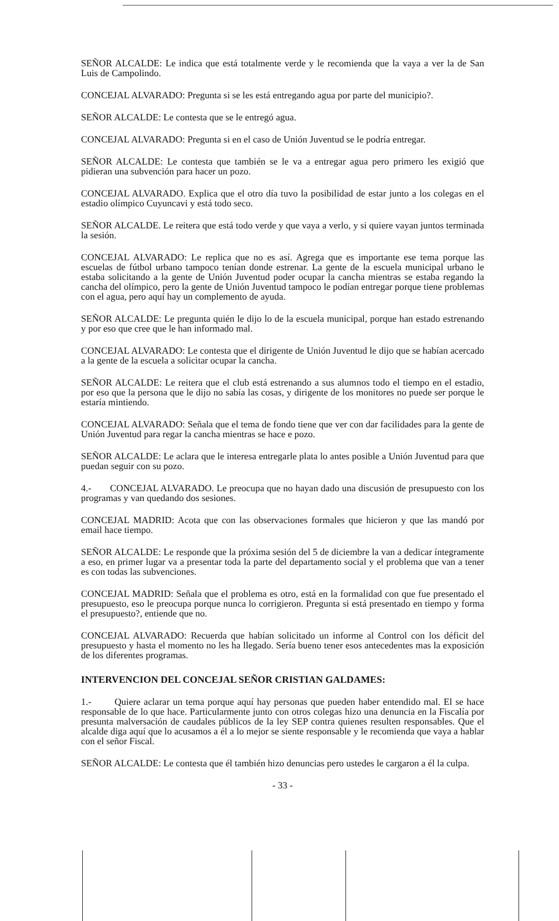SEÑOR ALCALDE: Le indica que está totalmente verde y le recomienda que la vaya a ver la de San Luis de Campolindo.
CONCEJAL ALVARADO: Pregunta si se les está entregando agua por parte del municipio?.
SEÑOR ALCALDE: Le contesta que se le entregó agua.
CONCEJAL ALVARADO: Pregunta si en el caso de Unión Juventud se le podría entregar.
SEÑOR ALCALDE: Le contesta que también se le va a entregar agua pero primero les exigió que pidieran una subvención para hacer un pozo.
CONCEJAL ALVARADO. Explica que el otro día tuvo la posibilidad de estar junto a los colegas en el estadio olímpico Cuyuncavi y está todo seco.
SEÑOR ALCALDE. Le reitera que está todo verde y que vaya a verlo, y si quiere vayan juntos terminada la sesión.
CONCEJAL ALVARADO: Le replica que no es así. Agrega que es importante ese tema porque las escuelas de fútbol urbano tampoco tenían donde estrenar. La gente de la escuela municipal urbano le estaba solicitando a la gente de Unión Juventud poder ocupar la cancha mientras se estaba regando la cancha del olímpico, pero la gente de Unión Juventud tampoco le podían entregar porque tiene problemas con el agua, pero aquí hay un complemento de ayuda.
SEÑOR ALCALDE: Le pregunta quién le dijo lo de la escuela municipal, porque han estado estrenando y por eso que cree que le han informado mal.
CONCEJAL ALVARADO: Le contesta que el dirigente de Unión Juventud le dijo que se habían acercado a la gente de la escuela a solicitar ocupar la cancha.
SEÑOR ALCALDE: Le reitera que el club está estrenando a sus alumnos todo el tiempo en el estadio, por eso que la persona que le dijo no sabía las cosas, y dirigente de los monitores no puede ser porque le estaría mintiendo.
CONCEJAL ALVARADO: Señala que el tema de fondo tiene que ver con dar facilidades para la gente de Unión Juventud para regar la cancha mientras se hace e pozo.
SEÑOR ALCALDE: Le aclara que le interesa entregarle plata lo antes posible a Unión Juventud para que puedan seguir con su pozo.
4.- CONCEJAL ALVARADO. Le preocupa que no hayan dado una discusión de presupuesto con los programas y van quedando dos sesiones.
CONCEJAL MADRID: Acota que con las observaciones formales que hicieron y que las mandó por email hace tiempo.
SEÑOR ALCALDE: Le responde que la próxima sesión del 5 de diciembre la van a dedicar íntegramente a eso, en primer lugar va a presentar toda la parte del departamento social y el problema que van a tener es con todas las subvenciones.
CONCEJAL MADRID: Señala que el problema es otro, está en la formalidad con que fue presentado el presupuesto, eso le preocupa porque nunca lo corrigieron. Pregunta si está presentado en tiempo y forma el presupuesto?, entiende que no.
CONCEJAL ALVARADO: Recuerda que habían solicitado un informe al Control con los déficit del presupuesto y hasta el momento no les ha llegado. Sería bueno tener esos antecedentes mas la exposición de los diferentes programas.
INTERVENCION DEL CONCEJAL SEÑOR CRISTIAN GALDAMES:
1.- Quiere aclarar un tema porque aquí hay personas que pueden haber entendido mal. El se hace responsable de lo que hace. Particularmente junto con otros colegas hizo una denuncia en la Fiscalía por presunta malversación de caudales públicos de la ley SEP contra quienes resulten responsables. Que el alcalde diga aquí que lo acusamos a él a lo mejor se siente responsable y le recomienda que vaya a hablar con el señor Fiscal.
SEÑOR ALCALDE: Le contesta que él también hizo denuncias pero ustedes le cargaron a él la culpa.
- 33 -